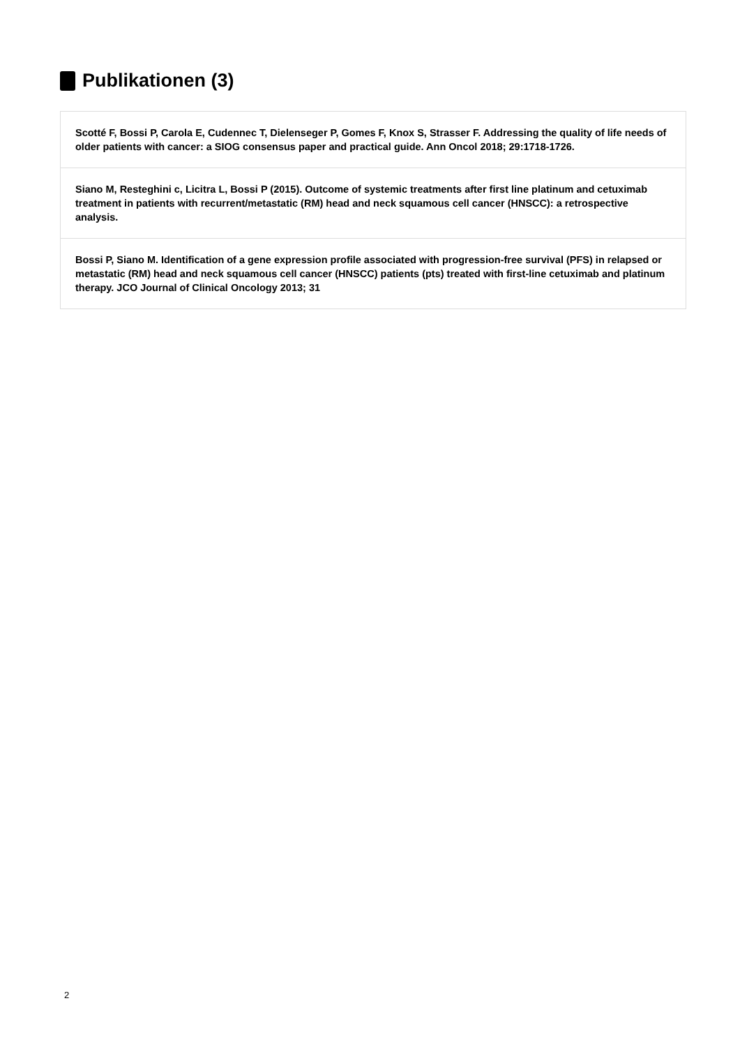Publikationen (3)
Scotté F, Bossi P, Carola E, Cudennec T, Dielenseger P, Gomes F, Knox S, Strasser F. Addressing the quality of life needs of older patients with cancer: a SIOG consensus paper and practical guide. Ann Oncol 2018; 29:1718-1726.
Siano M, Resteghini c, Licitra L, Bossi P (2015). Outcome of systemic treatments after first line platinum and cetuximab treatment in patients with recurrent/metastatic (RM) head and neck squamous cell cancer (HNSCC): a retrospective analysis.
Bossi P, Siano M. Identification of a gene expression profile associated with progression-free survival (PFS) in relapsed or metastatic (RM) head and neck squamous cell cancer (HNSCC) patients (pts) treated with first-line cetuximab and platinum therapy. JCO Journal of Clinical Oncology 2013; 31
2